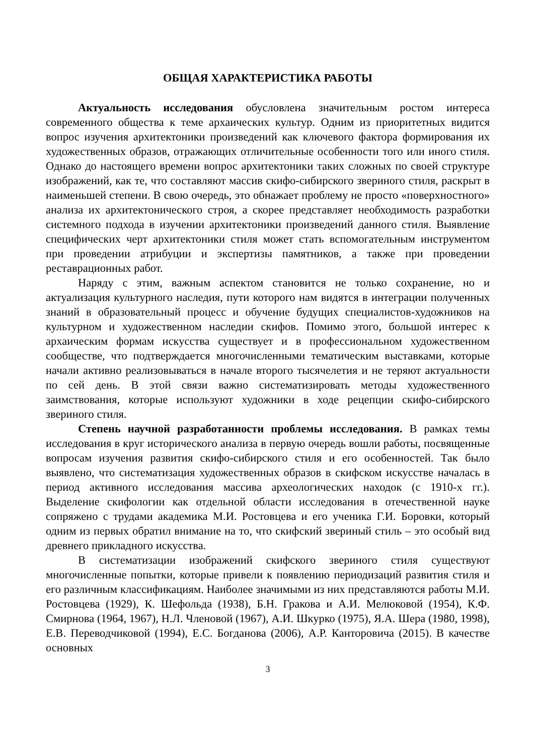ОБЩАЯ ХАРАКТЕРИСТИКА РАБОТЫ
Актуальность исследования обусловлена значительным ростом интереса современного общества к теме архаических культур. Одним из приоритетных видится вопрос изучения архитектоники произведений как ключевого фактора формирования их художественных образов, отражающих отличительные особенности того или иного стиля. Однако до настоящего времени вопрос архитектоники таких сложных по своей структуре изображений, как те, что составляют массив скифо-сибирского звериного стиля, раскрыт в наименьшей степени. В свою очередь, это обнажает проблему не просто «поверхностного» анализа их архитектонического строя, а скорее представляет необходимость разработки системного подхода в изучении архитектоники произведений данного стиля. Выявление специфических черт архитектоники стиля может стать вспомогательным инструментом при проведении атрибуции и экспертизы памятников, а также при проведении реставрационных работ.
Наряду с этим, важным аспектом становится не только сохранение, но и актуализация культурного наследия, пути которого нам видятся в интеграции полученных знаний в образовательный процесс и обучение будущих специалистов-художников на культурном и художественном наследии скифов. Помимо этого, большой интерес к архаическим формам искусства существует и в профессиональном художественном сообществе, что подтверждается многочисленными тематическим выставками, которые начали активно реализовываться в начале второго тысячелетия и не теряют актуальности по сей день. В этой связи важно систематизировать методы художественного заимствования, которые используют художники в ходе рецепции скифо-сибирского звериного стиля.
Степень научной разработанности проблемы исследования. В рамках темы исследования в круг исторического анализа в первую очередь вошли работы, посвященные вопросам изучения развития скифо-сибирского стиля и его особенностей. Так было выявлено, что систематизация художественных образов в скифском искусстве началась в период активного исследования массива археологических находок (с 1910-х гг.). Выделение скифологии как отдельной области исследования в отечественной науке сопряжено с трудами академика М.И. Ростовцева и его ученика Г.И. Боровки, который одним из первых обратил внимание на то, что скифский звериный стиль – это особый вид древнего прикладного искусства.
В систематизации изображений скифского звериного стиля существуют многочисленные попытки, которые привели к появлению периодизаций развития стиля и его различным классификациям. Наиболее значимыми из них представляются работы М.И. Ростовцева (1929), К. Шефольда (1938), Б.Н. Гракова и А.И. Мелюковой (1954), К.Ф. Смирнова (1964, 1967), Н.Л. Членовой (1967), А.И. Шкурко (1975), Я.А. Шера (1980, 1998), Е.В. Переводчиковой (1994), Е.С. Богданова (2006), А.Р. Канторовича (2015). В качестве основных
3